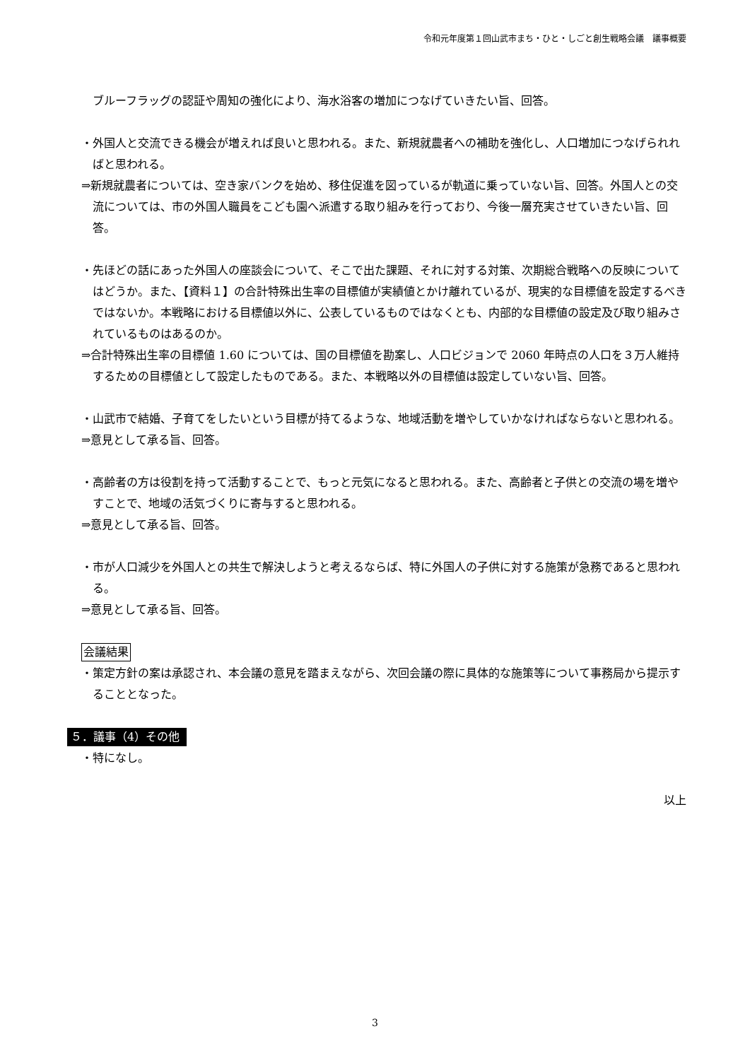令和元年度第１回山武市まち・ひと・しごと創生戦略会議　議事概要
ブルーフラッグの認証や周知の強化により、海水浴客の増加につなげていきたい旨、回答。
・外国人と交流できる機会が増えれば良いと思われる。また、新規就農者への補助を強化し、人口増加につなげられればと思われる。
⇒新規就農者については、空き家バンクを始め、移住促進を図っているが軌道に乗っていない旨、回答。外国人との交流については、市の外国人職員をこども園へ派遣する取り組みを行っており、今後一層充実させていきたい旨、回答。
・先ほどの話にあった外国人の座談会について、そこで出た課題、それに対する対策、次期総合戦略への反映についてはどうか。また、【資料１】の合計特殊出生率の目標値が実績値とかけ離れているが、現実的な目標値を設定するべきではないか。本戦略における目標値以外に、公表しているものではなくとも、内部的な目標値の設定及び取り組みされているものはあるのか。
⇒合計特殊出生率の目標値 1.60 については、国の目標値を勘案し、人口ビジョンで 2060 年時点の人口を３万人維持するための目標値として設定したものである。また、本戦略以外の目標値は設定していない旨、回答。
・山武市で結婚、子育てをしたいという目標が持てるような、地域活動を増やしていかなければならないと思われる。
⇒意見として承る旨、回答。
・高齢者の方は役割を持って活動することで、もっと元気になると思われる。また、高齢者と子供との交流の場を増やすことで、地域の活気づくりに寄与すると思われる。
⇒意見として承る旨、回答。
・市が人口減少を外国人との共生で解決しようと考えるならば、特に外国人の子供に対する施策が急務であると思われる。
⇒意見として承る旨、回答。
会議結果
・策定方針の案は承認され、本会議の意見を踏まえながら、次回会議の際に具体的な施策等について事務局から提示することとなった。
５．議事（4）その他
・特になし。
以上
3